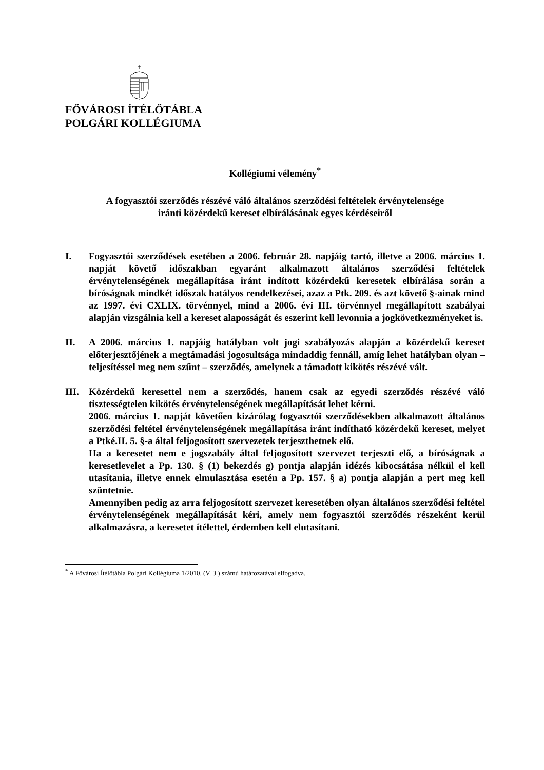FŐVÁROSI ÍTÉLŐTÁBLA
POLGÁRI KOLLÉGIUMA
Kollégiumi vélemény<sup>*</sup>
A fogyasztói szerződés részévé váló általános szerződési feltételek érvénytelensége
iránti közérdekű kereset elbírálásának egyes kérdéseiről
I. Fogyasztói szerződések esetében a 2006. február 28. napjáig tartó, illetve a 2006. március 1. napját követő időszakban egyaránt alkalmazott általános szerződési feltételek érvénytelenségének megállapítása iránt indított közérdekű keresetek elbírálása során a bíróságnak mindkét időszak hatályos rendelkezései, azaz a Ptk. 209. és azt követő §-ainak mind az 1997. évi CXLIX. törvénnyel, mind a 2006. évi III. törvénnyel megállapított szabályai alapján vizsgálnia kell a kereset alaposságát és eszerint kell levonnia a jogkövetkezményeket is.
II. A 2006. március 1. napjáig hatályban volt jogi szabályozás alapján a közérdekű kereset előterjesztőjének a megtámadási jogosultsága mindaddig fennáll, amíg lehet hatályban olyan – teljesítéssel meg nem szűnt – szerződés, amelynek a támadott kikötés részévé vált.
III. Közérdekű keresettel nem a szerződés, hanem csak az egyedi szerződés részévé váló tisztességtelen kikötés érvénytelenségének megállapítását lehet kérni.
2006. március 1. napját követően kizárólag fogyasztói szerződésekben alkalmazott általános szerződési feltétel érvénytelenségének megállapítása iránt indítható közérdekű kereset, melyet a Ptké.II. 5. §-a által feljogosított szervezetek terjeszthetnek elő.
Ha a keresetet nem e jogszabály által feljogosított szervezet terjeszti elő, a bíróságnak a keresetlevelet a Pp. 130. § (1) bekezdés g) pontja alapján idézés kibocsátása nélkül el kell utasítania, illetve ennek elmulasztása esetén a Pp. 157. § a) pontja alapján a pert meg kell szüntetnie.
Amennyiben pedig az arra feljogosított szervezet keresetében olyan általános szerződési feltétel érvénytelenségének megállapítását kéri, amely nem fogyasztói szerződés részeként kerül alkalmazásra, a keresetet ítélettel, érdemben kell elutasítani.
<sup>*</sup> A Fővárosi Ítélőtábla Polgári Kollégiuma 1/2010. (V. 3.) számú határozatával elfogadva.